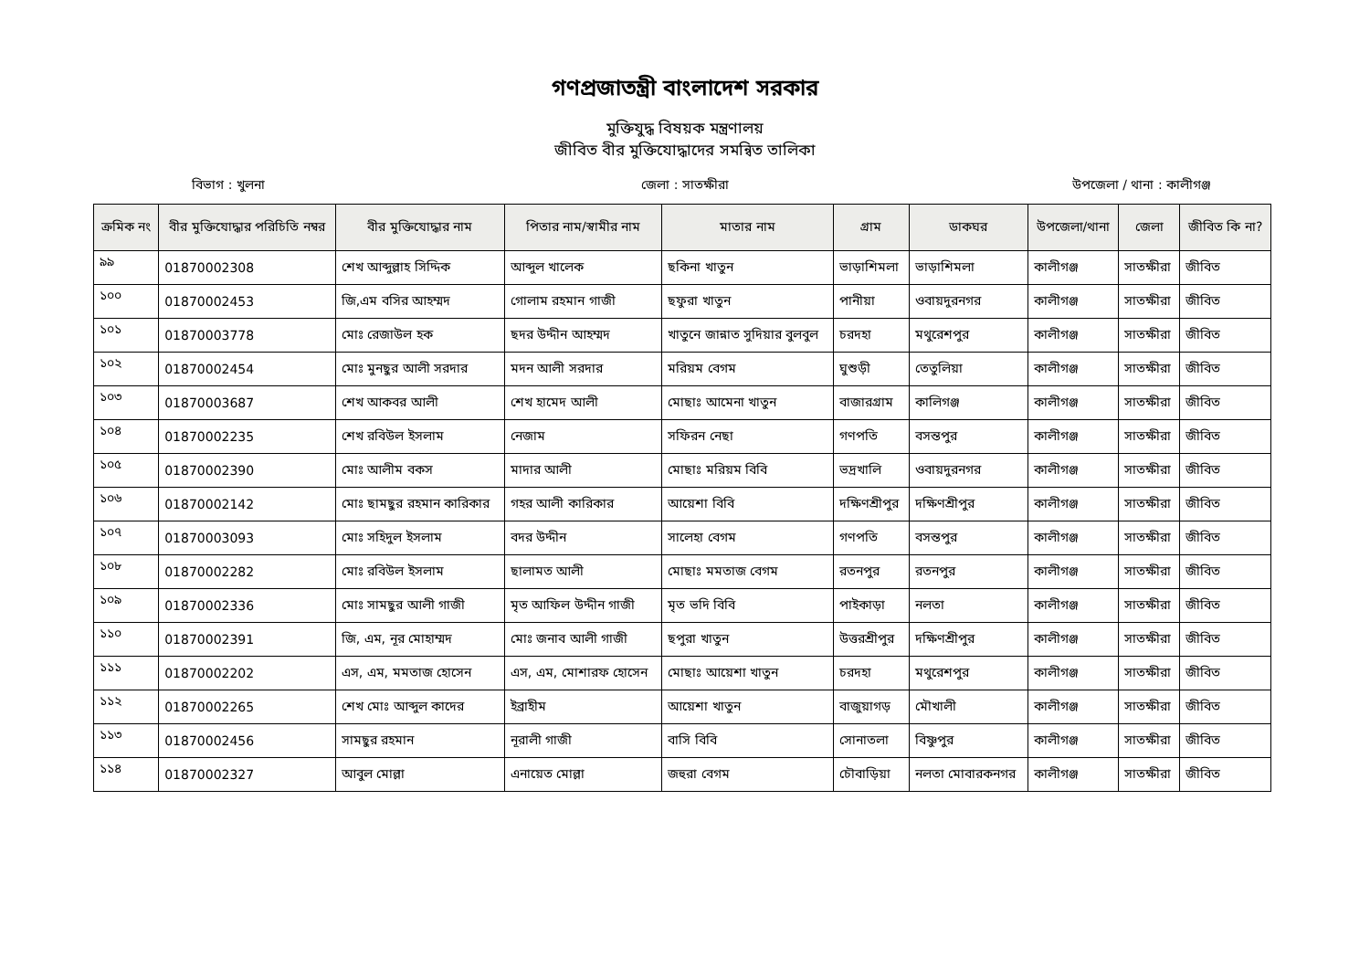গণপ্রজাতন্ত্রী বাংলাদেশ সরকার
মুক্তিযুদ্ধ বিষয়ক মন্ত্রণালয়
জীবিত বীর মুক্তিযোদ্ধাদের সমন্বিত তালিকা
বিভাগ : খুলনা জেলা : সাতক্ষীরা উপজেলা / থানা : কালীগঞ্জ
| ক্রমিক নং | বীর মুক্তিযোদ্ধার পরিচিতি নম্বর | বীর মুক্তিযোদ্ধার নাম | পিতার নাম/স্বামীর নাম | মাতার নাম | গ্রাম | ডাকঘর | উপজেলা/থানা | জেলা | জীবিত কি না? |
| --- | --- | --- | --- | --- | --- | --- | --- | --- | --- |
| ৯৯ | 01870002308 | শেখ আব্দুল্লাহ সিদ্দিক | আব্দুল খালেক | ছকিনা খাতুন | ভাড়াশিমলা | ভাড়াশিমলা | কালীগঞ্জ | সাতক্ষীরা | জীবিত |
| ১০০ | 01870002453 | জি,এম বসির আহম্মদ | গোলাম রহমান গাজী | ছফুরা খাতুন | পানীয়া | ওবায়দুরনগর | কালীগঞ্জ | সাতক্ষীরা | জীবিত |
| ১০১ | 01870003778 | মোঃ রেজাউল হক | ছদর উদ্দীন আহম্মদ | খাতুনে জান্নাত সুদিয়ার বুলবুল | চরদহা | মথুরেশপুর | কালীগঞ্জ | সাতক্ষীরা | জীবিত |
| ১০২ | 01870002454 | মোঃ মুনছুর আলী সরদার | মদন আলী সরদার | মরিয়ম বেগম | ঘুশুড়ী | তেতুলিয়া | কালীগঞ্জ | সাতক্ষীরা | জীবিত |
| ১০৩ | 01870003687 | শেখ আকবর আলী | শেখ হামেদ আলী | মোছাঃ আমেনা খাতুন | বাজারগ্রাম | কালিগঞ্জ | কালীগঞ্জ | সাতক্ষীরা | জীবিত |
| ১০৪ | 01870002235 | শেখ রবিউল ইসলাম | নেজাম | সফিরন নেছা | গণপতি | বসন্তপুর | কালীগঞ্জ | সাতক্ষীরা | জীবিত |
| ১০৫ | 01870002390 | মোঃ আলীম বকস | মাদার আলী | মোছাঃ মরিয়ম বিবি | ভদ্রখালি | ওবায়দুরনগর | কালীগঞ্জ | সাতক্ষীরা | জীবিত |
| ১০৬ | 01870002142 | মোঃ ছামছুর রহমান কারিকার | গহর আলী কারিকার | আয়েশা বিবি | দক্ষিণশ্রীপুর | দক্ষিণশ্রীপুর | কালীগঞ্জ | সাতক্ষীরা | জীবিত |
| ১০৭ | 01870003093 | মোঃ সহিদুল ইসলাম | বদর উদ্দীন | সালেহা বেগম | গণপতি | বসন্তপুর | কালীগঞ্জ | সাতক্ষীরা | জীবিত |
| ১০৮ | 01870002282 | মোঃ রবিউল ইসলাম | ছালামত আলী | মোছাঃ মমতাজ বেগম | রতনপুর | রতনপুর | কালীগঞ্জ | সাতক্ষীরা | জীবিত |
| ১০৯ | 01870002336 | মোঃ সামছুর আলী গাজী | মৃত আফিল উদ্দীন গাজী | মৃত ভদি বিবি | পাইকাড়া | নলতা | কালীগঞ্জ | সাতক্ষীরা | জীবিত |
| ১১০ | 01870002391 | জি, এম, নূর মোহাম্মদ | মোঃ জনাব আলী গাজী | ছপুরা খাতুন | উত্তরশ্রীপুর | দক্ষিণশ্রীপুর | কালীগঞ্জ | সাতক্ষীরা | জীবিত |
| ১১১ | 01870002202 | এস, এম, মমতাজ হোসেন | এস, এম, মোশারফ হোসেন | মোছাঃ আয়েশা খাতুন | চরদহা | মথুরেশপুর | কালীগঞ্জ | সাতক্ষীরা | জীবিত |
| ১১২ | 01870002265 | শেখ মোঃ আব্দুল কাদের | ইব্রাহীম | আয়েশা খাতুন | বাজুয়াগড় | মৌখালী | কালীগঞ্জ | সাতক্ষীরা | জীবিত |
| ১১৩ | 01870002456 | সামছুর রহমান | নূরালী গাজী | বাসি বিবি | সোনাতলা | বিষ্ণুপুর | কালীগঞ্জ | সাতক্ষীরা | জীবিত |
| ১১৪ | 01870002327 | আবুল মোল্লা | এনায়েত মোল্লা | জহুরা বেগম | চৌবাড়িয়া | নলতা মোবারকনগর | কালীগঞ্জ | সাতক্ষীরা | জীবিত |